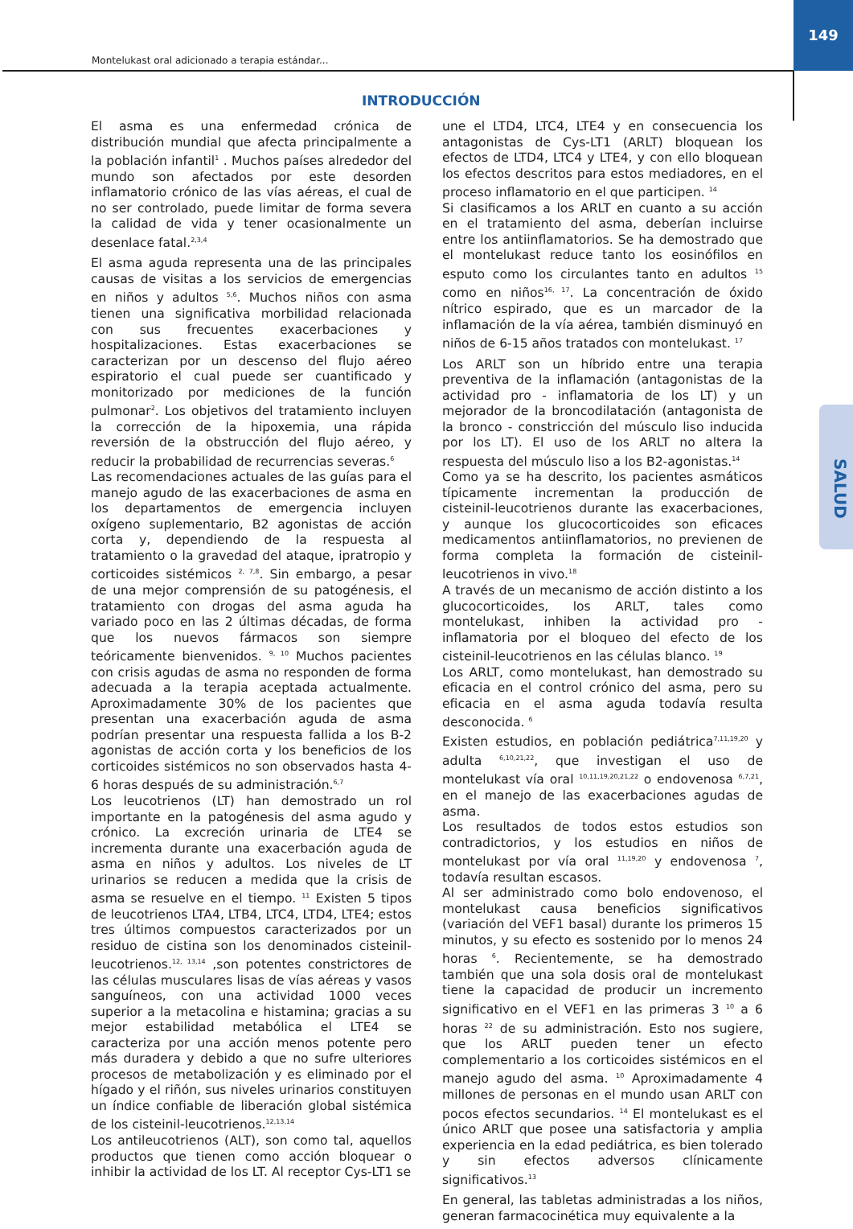149
Montelukast oral adicionado a terapia estándar...
INTRODUCCIÓN
El asma es una enfermedad crónica de distribución mundial que afecta principalmente a la población infantil<sup>1</sup> . Muchos países alrededor del mundo son afectados por este desorden inflamatorio crónico de las vías aéreas, el cual de no ser controlado, puede limitar de forma severa la calidad de vida y tener ocasionalmente un desenlace fatal.<sup>2,3,4</sup>
El asma aguda representa una de las principales causas de visitas a los servicios de emergencias en niños y adultos <sup>5,6</sup>. Muchos niños con asma tienen una significativa morbilidad relacionada con sus frecuentes exacerbaciones y hospitalizaciones. Estas exacerbaciones se caracterizan por un descenso del flujo aéreo espiratorio el cual puede ser cuantificado y monitorizado por mediciones de la función pulmonar<sup>2</sup>. Los objetivos del tratamiento incluyen la corrección de la hipoxemia, una rápida reversión de la obstrucción del flujo aéreo, y reducir la probabilidad de recurrencias severas.<sup>6</sup>
Las recomendaciones actuales de las guías para el manejo agudo de las exacerbaciones de asma en los departamentos de emergencia incluyen oxígeno suplementario, B2 agonistas de acción corta y, dependiendo de la respuesta al tratamiento o la gravedad del ataque, ipratropio y corticoides sistémicos <sup>2, 7,8</sup>. Sin embargo, a pesar de una mejor comprensión de su patogénesis, el tratamiento con drogas del asma aguda ha variado poco en las 2 últimas décadas, de forma que los nuevos fármacos son siempre teóricamente bienvenidos. <sup>9, 10</sup> Muchos pacientes con crisis agudas de asma no responden de forma adecuada a la terapia aceptada actualmente. Aproximadamente 30% de los pacientes que presentan una exacerbación aguda de asma podrían presentar una respuesta fallida a los B-2 agonistas de acción corta y los beneficios de los corticoides sistémicos no son observados hasta 4-6 horas después de su administración.<sup>6,7</sup>
Los leucotrienos (LT) han demostrado un rol importante en la patogénesis del asma agudo y crónico. La excreción urinaria de LTE4 se incrementa durante una exacerbación aguda de asma en niños y adultos. Los niveles de LT urinarios se reducen a medida que la crisis de asma se resuelve en el tiempo. <sup>11</sup> Existen 5 tipos de leucotrienos LTA4, LTB4, LTC4, LTD4, LTE4; estos tres últimos compuestos caracterizados por un residuo de cistina son los denominados cisteinil-leucotrienos.<sup>12, 13,14</sup> ,son potentes constrictores de las células musculares lisas de vías aéreas y vasos sanguíneos, con una actividad 1000 veces superior a la metacolina e histamina; gracias a su mejor estabilidad metabólica el LTE4 se caracteriza por una acción menos potente pero más duradera y debido a que no sufre ulteriores procesos de metabolización y es eliminado por el hígado y el riñón, sus niveles urinarios constituyen un índice confiable de liberación global sistémica de los cisteinil-leucotrienos.<sup>12,13,14</sup>
Los antileucotrienos (ALT), son como tal, aquellos productos que tienen como acción bloquear o inhibir la actividad de los LT. Al receptor Cys-LT1 se
une el LTD4, LTC4, LTE4 y en consecuencia los antagonistas de Cys-LT1 (ARLT) bloquean los efectos de LTD4, LTC4 y LTE4, y con ello bloquean los efectos descritos para estos mediadores, en el proceso inflamatorio en el que participen. <sup>14</sup>
Si clasificamos a los ARLT en cuanto a su acción en el tratamiento del asma, deberían incluirse entre los antiinflamatorios. Se ha demostrado que el montelukast reduce tanto los eosinófilos en esputo como los circulantes tanto en adultos <sup>15</sup> como en niños<sup>16, 17</sup>. La concentración de óxido nítrico espirado, que es un marcador de la inflamación de la vía aérea, también disminuyó en niños de 6-15 años tratados con montelukast. <sup>17</sup>
Los ARLT son un híbrido entre una terapia preventiva de la inflamación (antagonistas de la actividad pro - inflamatoria de los LT) y un mejorador de la broncodilatación (antagonista de la bronco - constricción del músculo liso inducida por los LT). El uso de los ARLT no altera la respuesta del músculo liso a los B2-agonistas.<sup>14</sup>
Como ya se ha descrito, los pacientes asmáticos típicamente incrementan la producción de cisteinil-leucotrienos durante las exacerbaciones, y aunque los glucocorticoides son eficaces medicamentos antiinflamatorios, no previenen de forma completa la formación de cisteinil-leucotrienos in vivo.<sup>18</sup>
A través de un mecanismo de acción distinto a los glucocorticoides, los ARLT, tales como montelukast, inhiben la actividad pro - inflamatoria por el bloqueo del efecto de los cisteinil-leucotrienos en las células blanco. <sup>19</sup>
Los ARLT, como montelukast, han demostrado su eficacia en el control crónico del asma, pero su eficacia en el asma aguda todavía resulta desconocida. <sup>6</sup>
Existen estudios, en población pediátrica<sup>7,11,19,20</sup> y adulta <sup>6,10,21,22</sup>, que investigan el uso de montelukast vía oral <sup>10,11,19,20,21,22</sup> o endovenosa <sup>6,7,21</sup>, en el manejo de las exacerbaciones agudas de asma.
Los resultados de todos estos estudios son contradictorios, y los estudios en niños de montelukast por vía oral <sup>11,19,20</sup> y endovenosa <sup>7</sup>, todavía resultan escasos.
Al ser administrado como bolo endovenoso, el montelukast causa beneficios significativos (variación del VEF1 basal) durante los primeros 15 minutos, y su efecto es sostenido por lo menos 24 horas <sup>6</sup>. Recientemente, se ha demostrado también que una sola dosis oral de montelukast tiene la capacidad de producir un incremento significativo en el VEF1 en las primeras 3 <sup>10</sup> a 6 horas <sup>22</sup> de su administración. Esto nos sugiere, que los ARLT pueden tener un efecto complementario a los corticoides sistémicos en el manejo agudo del asma. <sup>10</sup> Aproximadamente 4 millones de personas en el mundo usan ARLT con pocos efectos secundarios. <sup>14</sup> El montelukast es el único ARLT que posee una satisfactoria y amplia experiencia en la edad pediátrica, es bien tolerado y sin efectos adversos clínicamente significativos.<sup>13</sup>
En general, las tabletas administradas a los niños, generan farmacocinética muy equivalente a la
SALUD